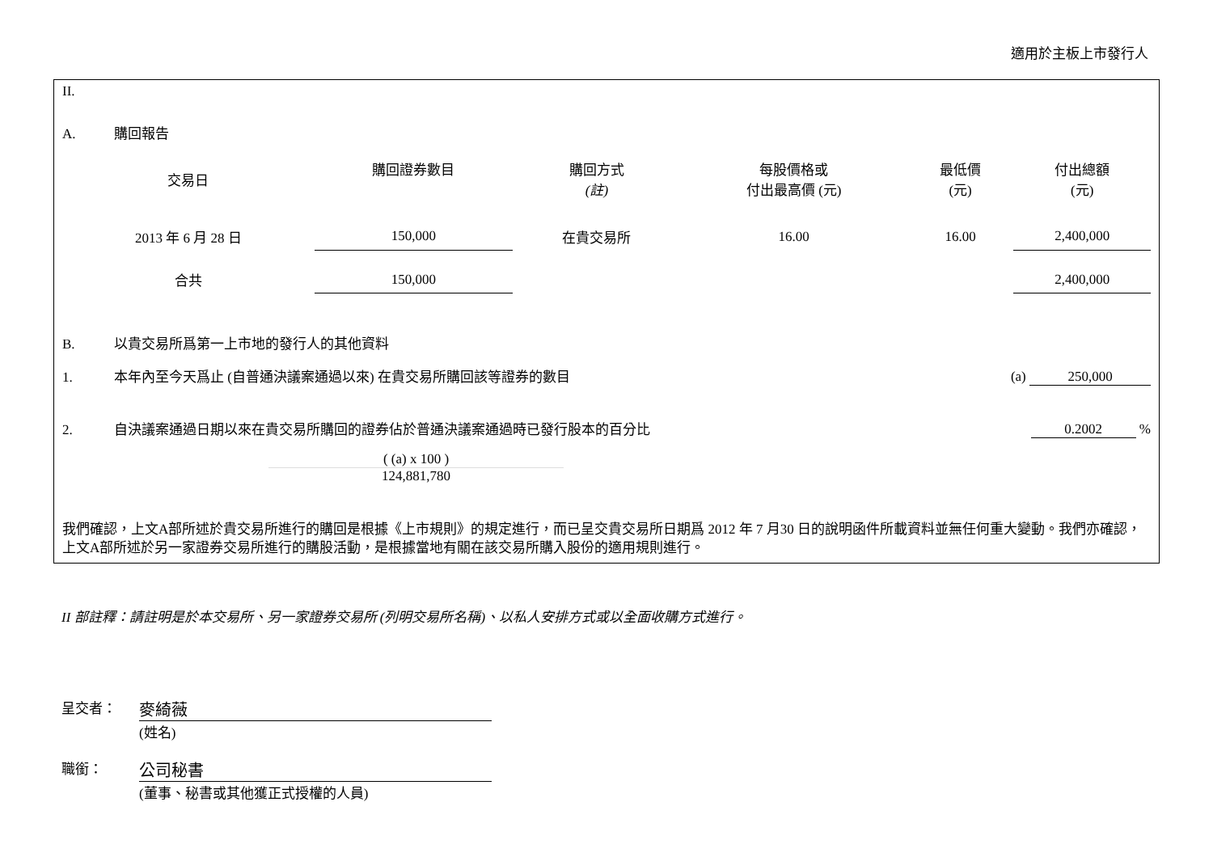適用於主板上市發行人
II.
A. 購回報告
| 交易日 | 購回證券數目 | 購回方式 (註) | 每股價格或 付出最高價 (元) | 最低價 (元) | 付出總額 (元) |
| --- | --- | --- | --- | --- | --- |
| 2013 年 6 月 28 日 | 150,000 | 在貴交易所 | 16.00 | 16.00 | 2,400,000 |
| 合共 | 150,000 | | | | 2,400,000 |
B. 以貴交易所爲第一上市地的發行人的其他資料
1. 本年內至今天爲止 (自普通決議案通過以來) 在貴交易所購回該等證券的數目 (a) 250,000
2. 自決議案通過日期以來在貴交易所購回的證券佔於普通決議案通過時已發行股本的百分比 0.2002 %
( (a) x 100 )
124,881,780
我們確認，上文A部所述於貴交易所進行的購回是根據《上市規則》的規定進行，而已呈交貴交易所日期爲 2012 年 7 月30 日的說明函件所載資料並無任何重大變動。我們亦確認，上文A部所述於另一家證券交易所進行的購股活動，是根據當地有關在該交易所購入股份的適用規則進行。
II 部註釋：請註明是於本交易所、另一家證券交易所 (列明交易所名稱)、以私人安排方式或以全面收購方式進行。
呈交者：
麥綺薇
(姓名)
職銜：
公司秘書
(董事、秘書或其他獲正式授權的人員)